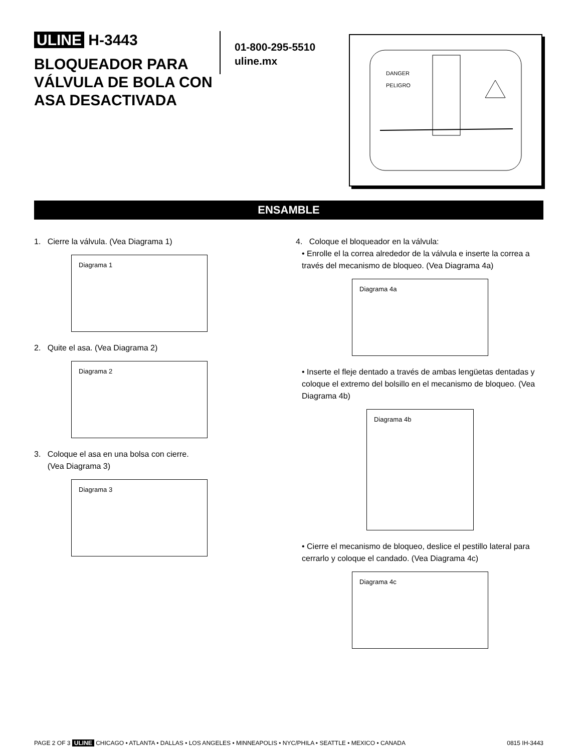ULINE H-3443
BLOQUEADOR PARA VÁLVULA DE BOLA CON ASA DESACTIVADA
01-800-295-5510
uline.mx
DANGER
PELIGRO
ENSAMBLE
1. Cierre la válvula. (Vea Diagrama 1)
Diagrama 1
2. Quite el asa. (Vea Diagrama 2)
Diagrama 2
3. Coloque el asa en una bolsa con cierre.
(Vea Diagrama 3)
Diagrama 3
4. Coloque el bloqueador en la válvula:
• Enrolle el la correa alrededor de la válvula e inserte la correa a través del mecanismo de bloqueo. (Vea Diagrama 4a)
Diagrama 4a
• Inserte el fleje dentado a través de ambas lengüetas dentadas y coloque el extremo del bolsillo en el mecanismo de bloqueo. (Vea Diagrama 4b)
Diagrama 4b
• Cierre el mecanismo de bloqueo, deslice el pestillo lateral para cerrarlo y coloque el candado. (Vea Diagrama 4c)
Diagrama 4c
PAGE 2 OF 3 ULINE CHICAGO • ATLANTA • DALLAS • LOS ANGELES • MINNEAPOLIS • NYC/PHILA • SEATTLE • MEXICO • CANADA 0815 IH-3443